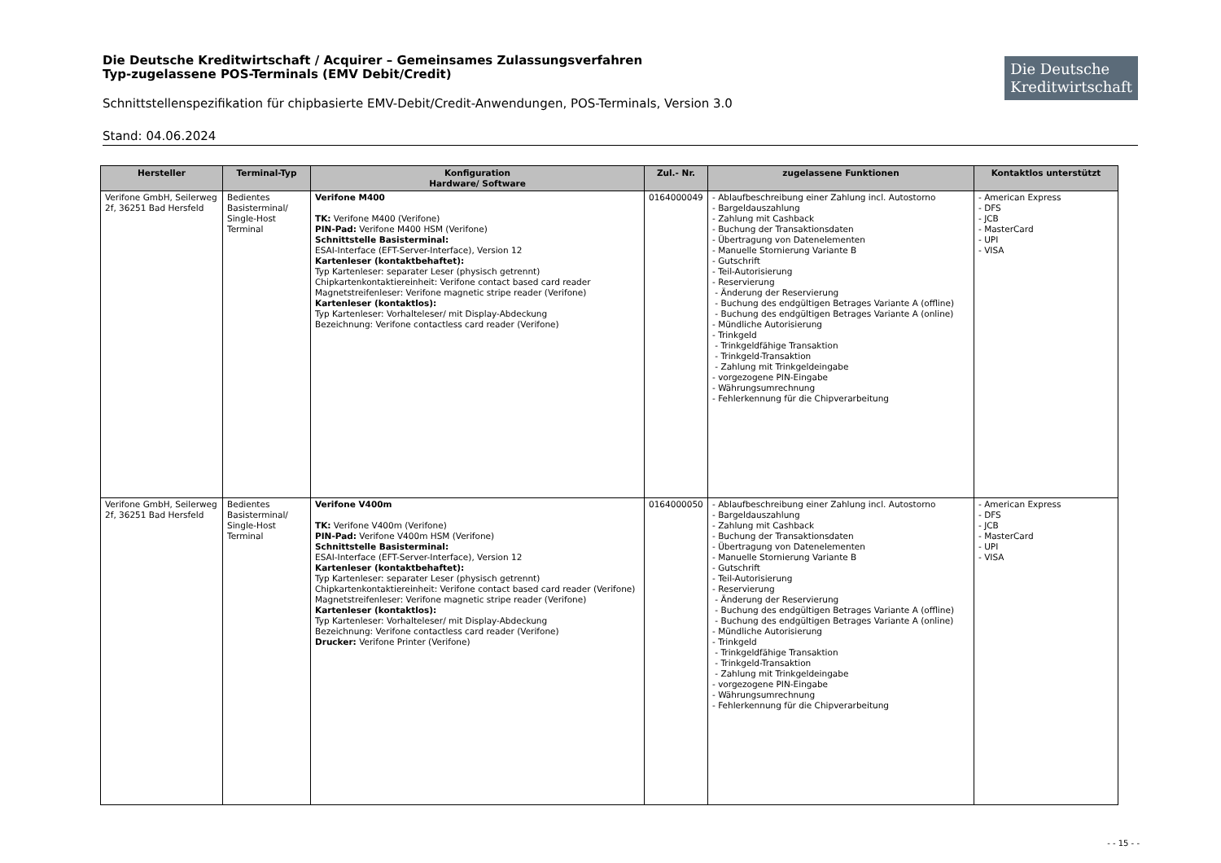Die Deutsche Kreditwirtschaft / Acquirer – Gemeinsames Zulassungsverfahren
Typ-zugelassene POS-Terminals (EMV Debit/Credit)
Schnittstellenspezifikation für chipbasierte EMV-Debit/Credit-Anwendungen, POS-Terminals, Version 3.0
Stand: 04.06.2024
Die Deutsche
Kreditwirtschaft
| Hersteller | Terminal-Typ | Konfiguration Hardware/ Software | Zul.- Nr. | zugelassene Funktionen | Kontaktlos unterstützt |
| --- | --- | --- | --- | --- | --- |
| Verifone GmbH, Seilerweg 2f, 36251 Bad Hersfeld | Bedientes Basisterminal/ Single-Host Terminal | Verifone M400 TK: Verifone M400 (Verifone) PIN-Pad: Verifone M400 HSM (Verifone) Schnittstelle Basisterminal: ESAI-Interface (EFT-Server-Interface), Version 12 Kartenleser (kontaktbehaftet): Typ Kartenleser: separater Leser (physisch getrennt) Chipkartenkontaktiereinheit: Verifone contact based card reader Magnetstreifenleser: Verifone magnetic stripe reader (Verifone) Kartenleser (kontaktlos): Typ Kartenleser: Vorhalteleser/ mit Display-Abdeckung Bezeichnung: Verifone contactless card reader (Verifone) | 0164000049 | - Ablaufbeschreibung einer Zahlung incl. Autostorno - Bargeldauszahlung - Zahlung mit Cashback - Buchung der Transaktionsdaten - Übertragung von Datenelementen - Manuelle Stornierung Variante B - Gutschrift - Teil-Autorisierung - Reservierung - Änderung der Reservierung - Buchung des endgültigen Betrages Variante A (offline) - Buchung des endgültigen Betrages Variante A (online) - Mündliche Autorisierung - Trinkgeld - Trinkgeldfähige Transaktion - Trinkgeld-Transaktion - Zahlung mit Trinkgeldeingabe - vorgezogene PIN-Eingabe - Währungsumrechnung - Fehlerkennung für die Chipverarbeitung | - American Express - DFS - JCB - MasterCard - UPI - VISA |
| Verifone GmbH, Seilerweg 2f, 36251 Bad Hersfeld | Bedientes Basisterminal/ Single-Host Terminal | Verifone V400m TK: Verifone V400m (Verifone) PIN-Pad: Verifone V400m HSM (Verifone) Schnittstelle Basisterminal: ESAI-Interface (EFT-Server-Interface), Version 12 Kartenleser (kontaktbehaftet): Typ Kartenleser: separater Leser (physisch getrennt) Chipkartenkontaktiereinheit: Verifone contact based card reader (Verifone) Magnetstreifenleser: Verifone magnetic stripe reader (Verifone) Kartenleser (kontaktlos): Typ Kartenleser: Vorhalteleser/ mit Display-Abdeckung Bezeichnung: Verifone contactless card reader (Verifone) Drucker: Verifone Printer (Verifone) | 0164000050 | - Ablaufbeschreibung einer Zahlung incl. Autostorno - Bargeldauszahlung - Zahlung mit Cashback - Buchung der Transaktionsdaten - Übertragung von Datenelementen - Manuelle Stornierung Variante B - Gutschrift - Teil-Autorisierung - Reservierung - Änderung der Reservierung - Buchung des endgültigen Betrages Variante A (offline) - Buchung des endgültigen Betrages Variante A (online) - Mündliche Autorisierung - Trinkgeld - Trinkgeldfähige Transaktion - Trinkgeld-Transaktion - Zahlung mit Trinkgeldeingabe - vorgezogene PIN-Eingabe - Währungsumrechnung - Fehlerkennung für die Chipverarbeitung | - American Express - DFS - JCB - MasterCard - UPI - VISA |
- - 15 - -